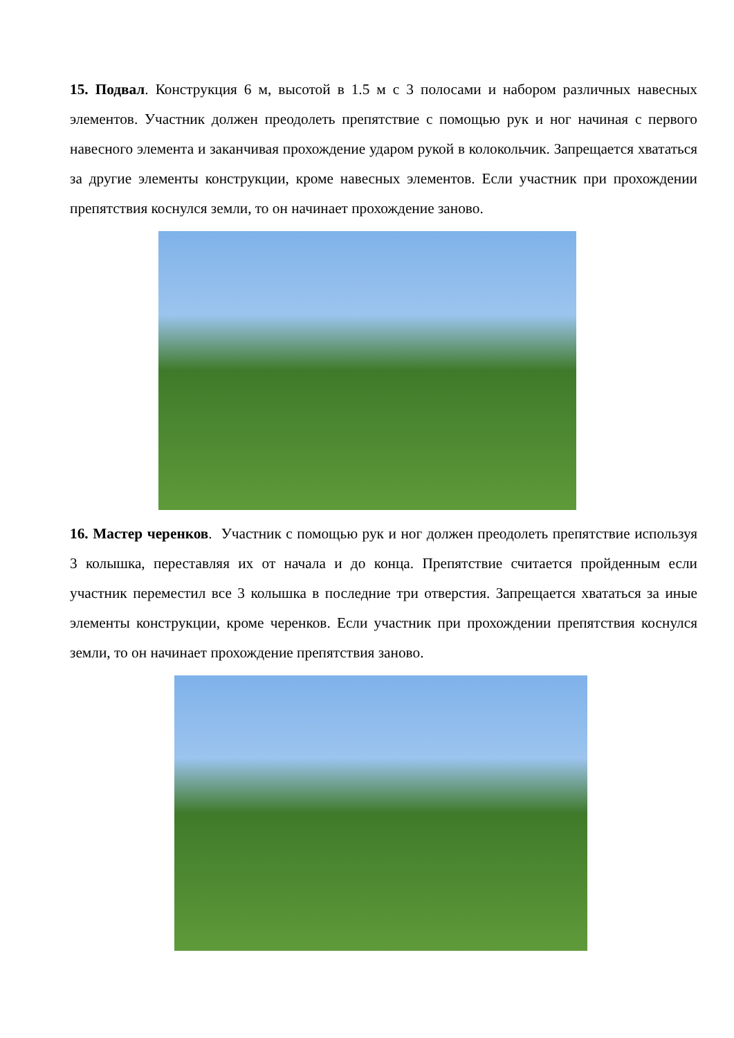15. Подвал. Конструкция 6 м, высотой в 1.5 м с 3 полосами и набором различных навесных элементов. Участник должен преодолеть препятствие с помощью рук и ног начиная с первого навесного элемента и заканчивая прохождение ударом рукой в колокольчик. Запрещается хвататься за другие элементы конструкции, кроме навесных элементов. Если участник при прохождении препятствия коснулся земли, то он начинает прохождение заново.
16. Мастер черенков. Участник с помощью рук и ног должен преодолеть препятствие используя 3 колышка, переставляя их от начала и до конца. Препятствие считается пройденным если участник переместил все 3 колышка в последние три отверстия. Запрещается хвататься за иные элементы конструкции, кроме черенков. Если участник при прохождении препятствия коснулся земли, то он начинает прохождение препятствия заново.